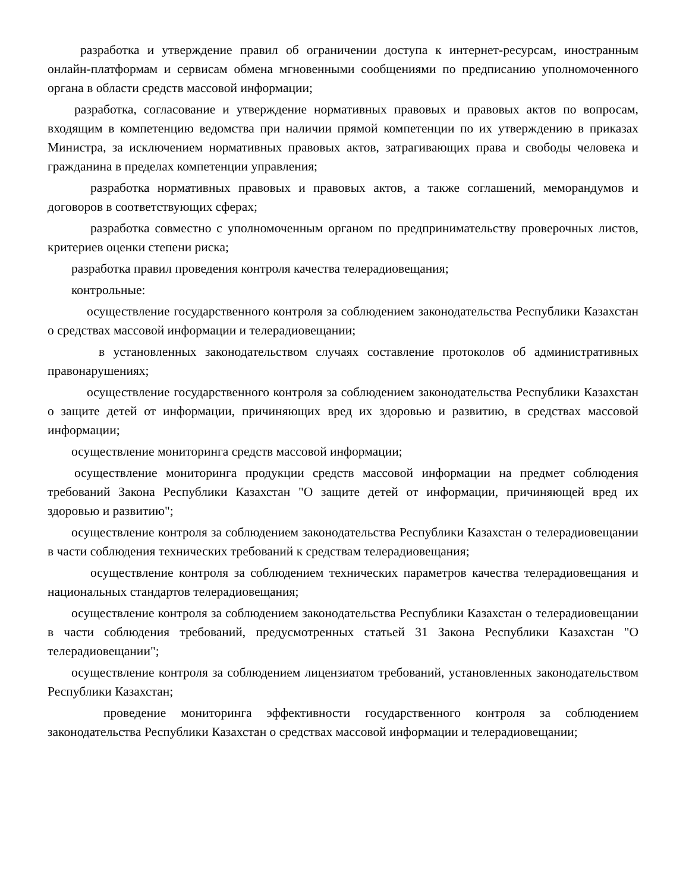разработка и утверждение правил об ограничении доступа к интернет-ресурсам, иностранным онлайн-платформам и сервисам обмена мгновенными сообщениями по предписанию уполномоченного органа в области средств массовой информации;
разработка, согласование и утверждение нормативных правовых и правовых актов по вопросам, входящим в компетенцию ведомства при наличии прямой компетенции по их утверждению в приказах Министра, за исключением нормативных правовых актов, затрагивающих права и свободы человека и гражданина в пределах компетенции управления;
разработка нормативных правовых и правовых актов, а также соглашений, меморандумов и договоров в соответствующих сферах;
разработка совместно с уполномоченным органом по предпринимательству проверочных листов, критериев оценки степени риска;
разработка правил проведения контроля качества телерадиовещания;
контрольные:
осуществление государственного контроля за соблюдением законодательства Республики Казахстан о средствах массовой информации и телерадиовещании;
в установленных законодательством случаях составление протоколов об административных правонарушениях;
осуществление государственного контроля за соблюдением законодательства Республики Казахстан о защите детей от информации, причиняющих вред их здоровью и развитию, в средствах массовой информации;
осуществление мониторинга средств массовой информации;
осуществление мониторинга продукции средств массовой информации на предмет соблюдения требований Закона Республики Казахстан "О защите детей от информации, причиняющей вред их здоровью и развитию";
осуществление контроля за соблюдением законодательства Республики Казахстан о телерадиовещании в части соблюдения технических требований к средствам телерадиовещания;
осуществление контроля за соблюдением технических параметров качества телерадиовещания и национальных стандартов телерадиовещания;
осуществление контроля за соблюдением законодательства Республики Казахстан о телерадиовещании в части соблюдения требований, предусмотренных статьей 31 Закона Республики Казахстан "О телерадиовещании";
осуществление контроля за соблюдением лицензиатом требований, установленных законодательством Республики Казахстан;
проведение мониторинга эффективности государственного контроля за соблюдением законодательства Республики Казахстан о средствах массовой информации и телерадиовещании;